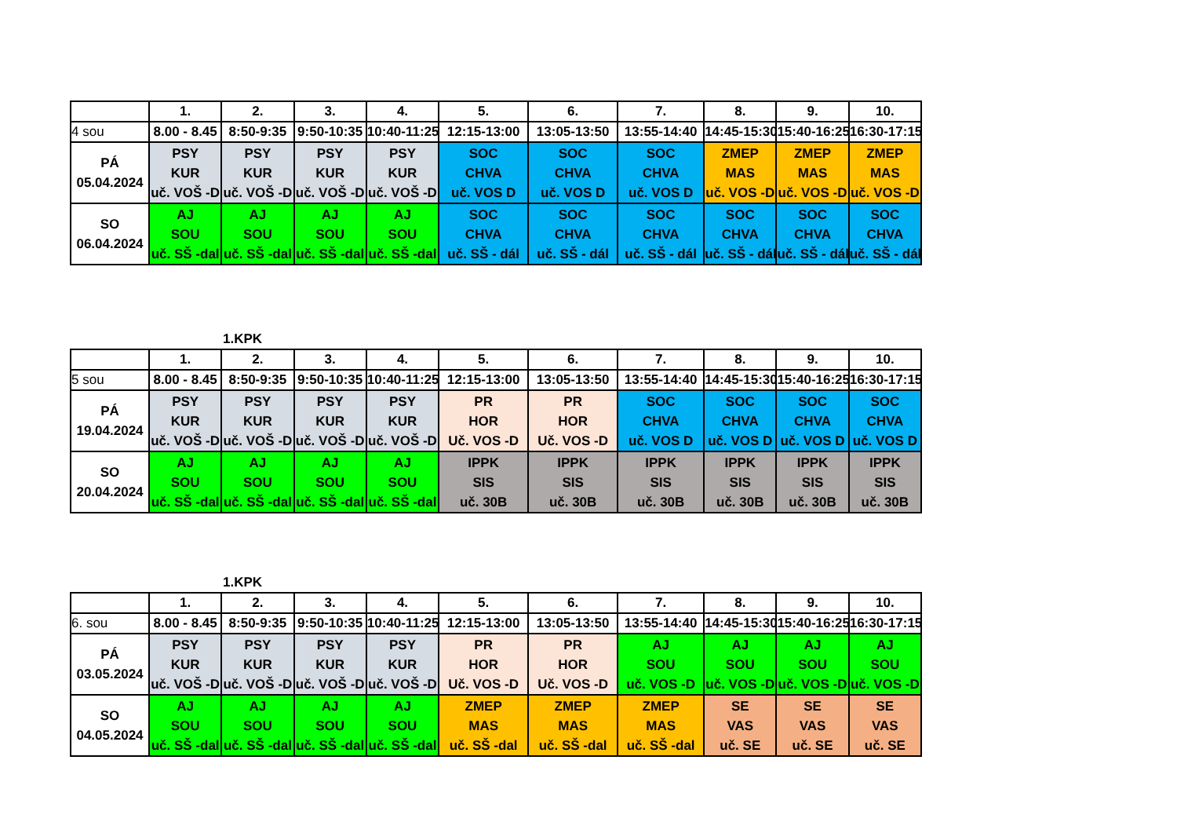| | 1. | 2. | 3. | 4. | 5. | 6. | 7. | 8. | 9. | 10. |
| 4 sou | 8.00 - 8.45 | 8:50-9:35 | 9:50-10:35 | 10:40-11:25 | 12:15-13:00 | 13:05-13:50 | 13:55-14:40 | 14:45-15:30 | 15:40-16:25 | 16:30-17:15 |
| PÁ 05.04.2024 | PSY KUR uč. VOŠ -D | PSY KUR uč. VOŠ -D | PSY KUR uč. VOŠ -D | PSY KUR uč. VOŠ -D | SOC CHVA uč. VOS D | SOC CHVA uč. VOS D | SOC CHVA uč. VOS D | ZMEP MAS uč. VOS -D | ZMEP MAS uč. VOS -D | ZMEP MAS uč. VOS -D |
| SO 06.04.2024 | AJ SOU uč. SŠ -dal | AJ SOU uč. SŠ -dal | AJ SOU uč. SŠ -dal | AJ SOU uč. SŠ -dal | SOC CHVA uč. SŠ - dál | SOC CHVA uč. SŠ - dál | SOC CHVA uč. SŠ - dál | SOC CHVA uč. SŠ - dál | SOC CHVA uč. SŠ - dál | SOC CHVA uč. SŠ - dál |
1.KPK
| | 1. | 2. | 3. | 4. | 5. | 6. | 7. | 8. | 9. | 10. |
| 5 sou | 8.00 - 8.45 | 8:50-9:35 | 9:50-10:35 | 10:40-11:25 | 12:15-13:00 | 13:05-13:50 | 13:55-14:40 | 14:45-15:30 | 15:40-16:25 | 16:30-17:15 |
| PÁ 19.04.2024 | PSY KUR uč. VOŠ -D | PSY KUR uč. VOŠ -D | PSY KUR uč. VOŠ -D | PSY KUR uč. VOŠ -D | PR HOR Uč. VOS -D | PR HOR Uč. VOS -D | SOC CHVA uč. VOS D | SOC CHVA uč. VOS D | SOC CHVA uč. VOS D | SOC CHVA uč. VOS D |
| SO 20.04.2024 | AJ SOU uč. SŠ -dal | AJ SOU uč. SŠ -dal | AJ SOU uč. SŠ -dal | AJ SOU uč. SŠ -dal | IPPK SIS uč. 30B | IPPK SIS uč. 30B | IPPK SIS uč. 30B | IPPK SIS uč. 30B | IPPK SIS uč. 30B | IPPK SIS uč. 30B |
1.KPK
| | 1. | 2. | 3. | 4. | 5. | 6. | 7. | 8. | 9. | 10. |
| 6. sou | 8.00 - 8.45 | 8:50-9:35 | 9:50-10:35 | 10:40-11:25 | 12:15-13:00 | 13:05-13:50 | 13:55-14:40 | 14:45-15:30 | 15:40-16:25 | 16:30-17:15 |
| PÁ 03.05.2024 | PSY KUR uč. VOŠ -D | PSY KUR uč. VOŠ -D | PSY KUR uč. VOŠ -D | PSY KUR uč. VOŠ -D | PR HOR Uč. VOS -D | PR HOR Uč. VOS -D | AJ SOU uč. VOS -D | AJ SOU uč. VOS -D | AJ SOU uč. VOS -D | AJ SOU uč. VOS -D |
| SO 04.05.2024 | AJ SOU uč. SŠ -dal | AJ SOU uč. SŠ -dal | AJ SOU uč. SŠ -dal | AJ SOU uč. SŠ -dal | ZMEP MAS uč. SŠ -dal | ZMEP MAS uč. SŠ -dal | ZMEP MAS uč. SŠ -dal | SE VAS uč. SE | SE VAS uč. SE | SE VAS uč. SE |